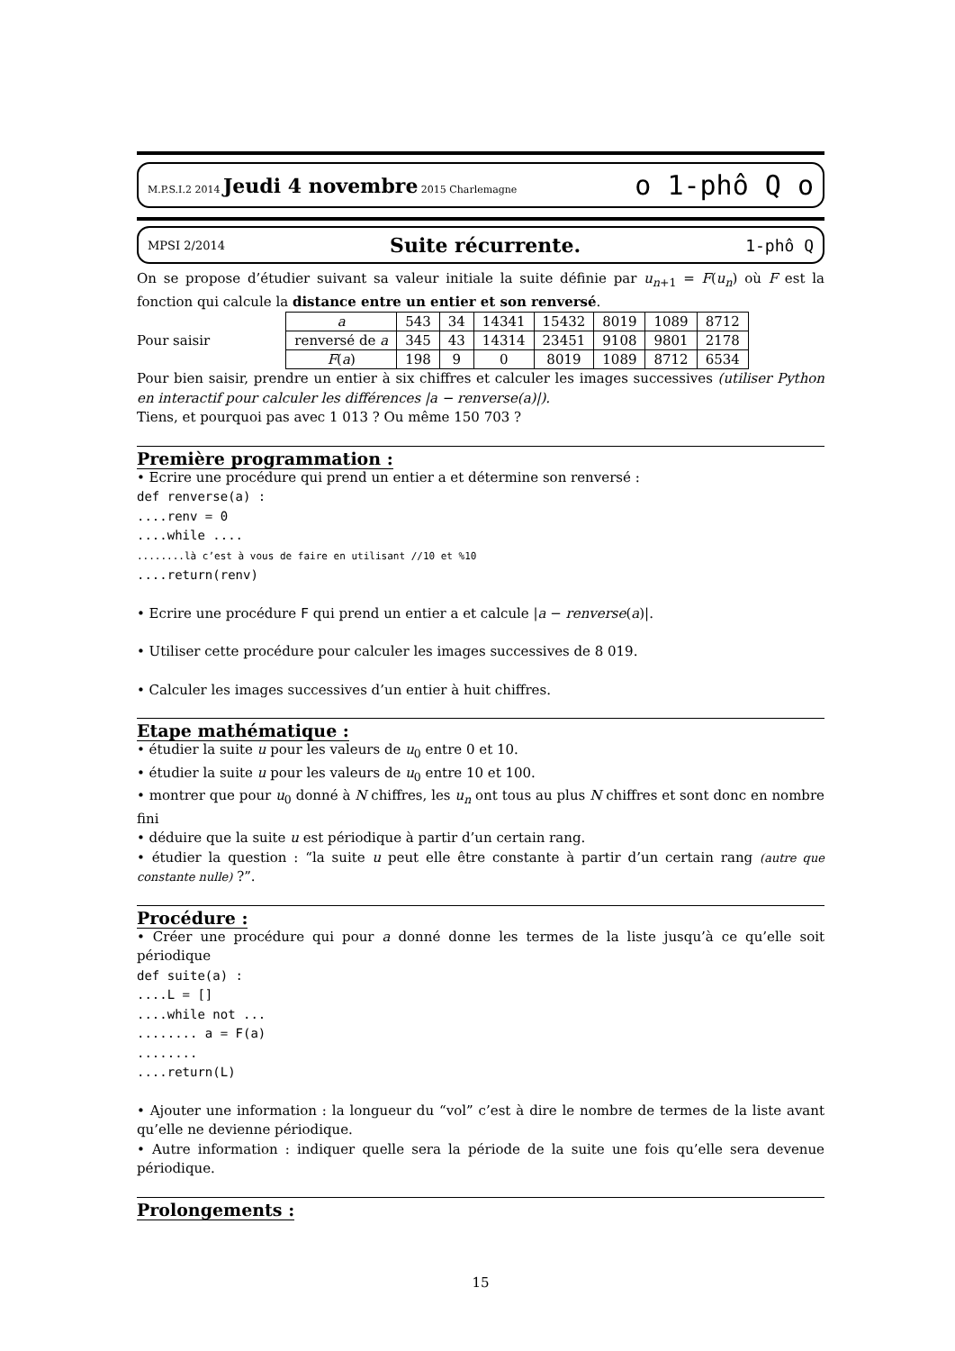M.P.S.I.2 2014 Jeudi 4 novembre 2015 Charlemagne o 1-phô Q o
MPSI 2/2014 Suite récurrente. 1-phô Q
On se propose d’étudier suivant sa valeur initiale la suite définie par u<sub>n+1</sub> = F(u<sub>n</sub>) où F est la fonction qui calcule la distance entre un entier et son renversé.
Pour saisir
| a | 543 | 34 | 14341 | 15432 | 8019 | 1089 | 8712 |
| renversé de a | 345 | 43 | 14314 | 23451 | 9108 | 9801 | 2178 |
| F ( a ) | 198 | 9 | 0 | 8019 | 1089 | 8712 | 6534 |
Pour bien saisir, prendre un entier à six chiffres et calculer les images successives (utiliser Python en interactif pour calculer les différences |a − renverse(a)|).
Tiens, et pourquoi pas avec 1 013 ? Ou même 150 703 ?
Première programmation :
• Ecrire une procédure qui prend un entier a et détermine son renversé :
def renverse(a) :
....renv = 0
....while ....
........là c’est à vous de faire en utilisant //10 et %10
....return(renv)
• Ecrire une procédure F qui prend un entier a et calcule |a − renverse(a)|.
• Utiliser cette procédure pour calculer les images successives de 8 019.
• Calculer les images successives d’un entier à huit chiffres.
Etape mathématique :
• étudier la suite u pour les valeurs de u<sub>0</sub> entre 0 et 10.
• étudier la suite u pour les valeurs de u<sub>0</sub> entre 10 et 100.
• montrer que pour u<sub>0</sub> donné à N chiffres, les u<sub>n</sub> ont tous au plus N chiffres et sont donc en nombre fini
• déduire que la suite u est périodique à partir d’un certain rang.
• étudier la question : “la suite u peut elle être constante à partir d’un certain rang (autre que constante nulle) ?”.
Procédure :
• Créer une procédure qui pour a donné donne les termes de la liste jusqu’à ce qu’elle soit périodique
def suite(a) :
....L = []
....while not ...
........ a = F(a)
........
....return(L)
• Ajouter une information : la longueur du “vol” c’est à dire le nombre de termes de la liste avant qu’elle ne devienne périodique.
• Autre information : indiquer quelle sera la période de la suite une fois qu’elle sera devenue périodique.
Prolongements :
15